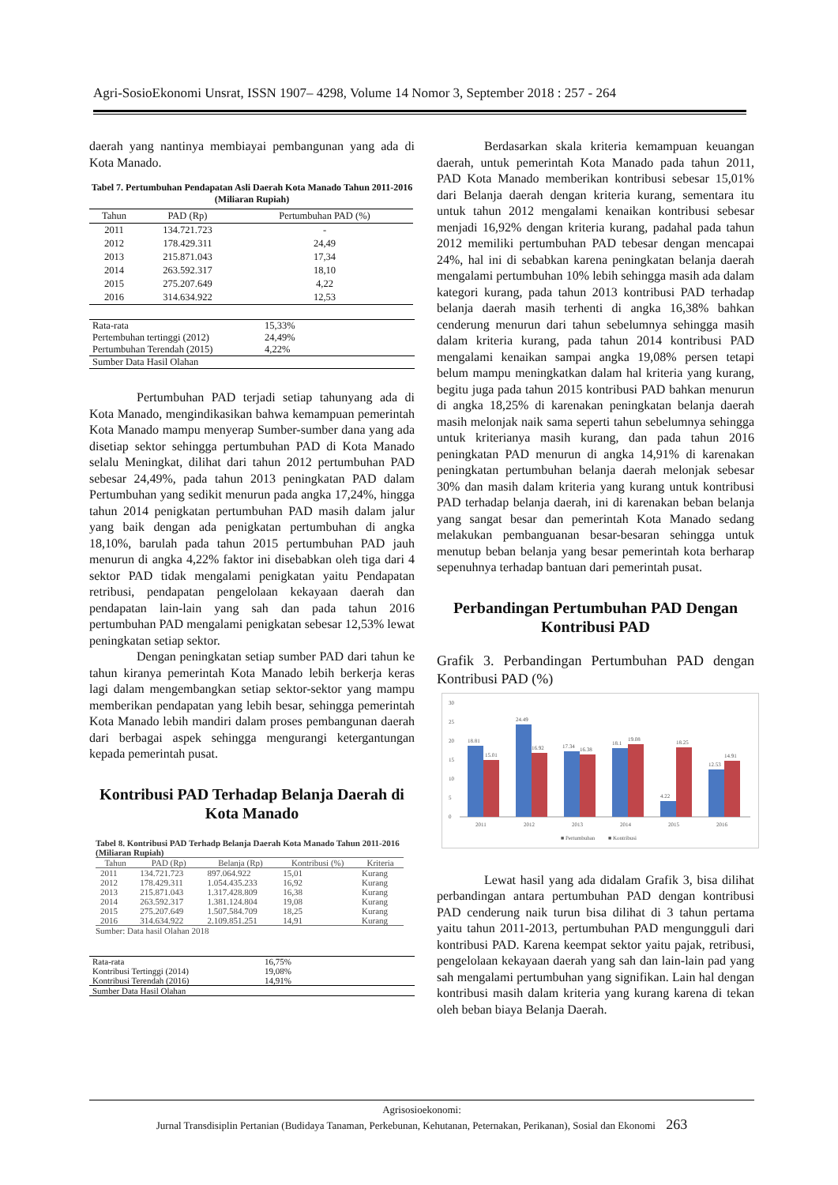Agri-SosioEkonomi Unsrat, ISSN 1907– 4298, Volume 14 Nomor 3, September 2018 : 257 - 264
daerah yang nantinya membiayai pembangunan yang ada di Kota Manado.
Tabel 7. Pertumbuhan Pendapatan Asli Daerah Kota Manado Tahun 2011-2016 (Miliaran Rupiah)
| Tahun | PAD (Rp) | Pertumbuhan PAD (%) |
| --- | --- | --- |
| 2011 | 134.721.723 | - |
| 2012 | 178.429.311 | 24,49 |
| 2013 | 215.871.043 | 17,34 |
| 2014 | 263.592.317 | 18,10 |
| 2015 | 275.207.649 | 4,22 |
| 2016 | 314.634.922 | 12,53 |
| Rata-rata | 15,33% |
| Pertembuhan tertinggi (2012) | 24,49% |
| Pertumbuhan Terendah (2015) | 4,22% |
| Sumber Data Hasil Olahan | |
Pertumbuhan PAD terjadi setiap tahunyang ada di Kota Manado, mengindikasikan bahwa kemampuan pemerintah Kota Manado mampu menyerap Sumber-sumber dana yang ada disetiap sektor sehingga pertumbuhan PAD di Kota Manado selalu Meningkat, dilihat dari tahun 2012 pertumbuhan PAD sebesar 24,49%, pada tahun 2013 peningkatan PAD dalam Pertumbuhan yang sedikit menurun pada angka 17,24%, hingga tahun 2014 penigkatan pertumbuhan PAD masih dalam jalur yang baik dengan ada penigkatan pertumbuhan di angka 18,10%, barulah pada tahun 2015 pertumbuhan PAD jauh menurun di angka 4,22% faktor ini disebabkan oleh tiga dari 4 sektor PAD tidak mengalami penigkatan yaitu Pendapatan retribusi, pendapatan pengelolaan kekayaan daerah dan pendapatan lain-lain yang sah dan pada tahun 2016 pertumbuhan PAD mengalami penigkatan sebesar 12,53% lewat peningkatan setiap sektor.
Dengan peningkatan setiap sumber PAD dari tahun ke tahun kiranya pemerintah Kota Manado lebih berkerja keras lagi dalam mengembangkan setiap sektor-sektor yang mampu memberikan pendapatan yang lebih besar, sehingga pemerintah Kota Manado lebih mandiri dalam proses pembangunan daerah dari berbagai aspek sehingga mengurangi ketergantungan kepada pemerintah pusat.
Kontribusi PAD Terhadap Belanja Daerah di Kota Manado
Tabel 8. Kontribusi PAD Terhadp Belanja Daerah Kota Manado Tahun 2011-2016 (Miliaran Rupiah)
| Tahun | PAD (Rp) | Belanja (Rp) | Kontribusi (%) | Kriteria |
| --- | --- | --- | --- | --- |
| 2011 | 134.721.723 | 897.064.922 | 15,01 | Kurang |
| 2012 | 178.429.311 | 1.054.435.233 | 16,92 | Kurang |
| 2013 | 215.871.043 | 1.317.428.809 | 16,38 | Kurang |
| 2014 | 263.592.317 | 1.381.124.804 | 19,08 | Kurang |
| 2015 | 275.207.649 | 1.507.584.709 | 18,25 | Kurang |
| 2016 | 314.634.922 | 2.109.851.251 | 14,91 | Kurang |
Sumber: Data hasil Olahan 2018
| Rata-rata | 16,75% |
| Kontribusi Tertinggi (2014) | 19,08% |
| Kontribusi Terendah (2016) | 14,91% |
| Sumber Data Hasil Olahan | |
Berdasarkan skala kriteria kemampuan keuangan daerah, untuk pemerintah Kota Manado pada tahun 2011, PAD Kota Manado memberikan kontribusi sebesar 15,01% dari Belanja daerah dengan kriteria kurang, sementara itu untuk tahun 2012 mengalami kenaikan kontribusi sebesar menjadi 16,92% dengan kriteria kurang, padahal pada tahun 2012 memiliki pertumbuhan PAD tebesar dengan mencapai 24%, hal ini di sebabkan karena peningkatan belanja daerah mengalami pertumbuhan 10% lebih sehingga masih ada dalam kategori kurang, pada tahun 2013 kontribusi PAD terhadap belanja daerah masih terhenti di angka 16,38% bahkan cenderung menurun dari tahun sebelumnya sehingga masih dalam kriteria kurang, pada tahun 2014 kontribusi PAD mengalami kenaikan sampai angka 19,08% persen tetapi belum mampu meningkatkan dalam hal kriteria yang kurang, begitu juga pada tahun 2015 kontribusi PAD bahkan menurun di angka 18,25% di karenakan peningkatan belanja daerah masih melonjak naik sama seperti tahun sebelumnya sehingga untuk kriterianya masih kurang, dan pada tahun 2016 peningkatan PAD menurun di angka 14,91% di karenakan peningkatan pertumbuhan belanja daerah melonjak sebesar 30% dan masih dalam kriteria yang kurang untuk kontribusi PAD terhadap belanja daerah, ini di karenakan beban belanja yang sangat besar dan pemerintah Kota Manado sedang melakukan pembanguanan besar-besaran sehingga untuk menutup beban belanja yang besar pemerintah kota berharap sepenuhnya terhadap bantuan dari pemerintah pusat.
Perbandingan Pertumbuhan PAD Dengan Kontribusi PAD
Grafik 3. Perbandingan Pertumbuhan PAD dengan Kontribusi PAD (%)
30
25
20
15
10
5
0
18.81
15.01
24.49
16.92
17.34
16.38
18.1
19.08
4.22
18.25
12.53
14.91
2011
2012
2013
2014
2015
2016
■ Pertumbuhan
■ Kontribusi
Lewat hasil yang ada didalam Grafik 3, bisa dilihat perbandingan antara pertumbuhan PAD dengan kontribusi PAD cenderung naik turun bisa dilihat di 3 tahun pertama yaitu tahun 2011-2013, pertumbuhan PAD mengungguli dari kontribusi PAD. Karena keempat sektor yaitu pajak, retribusi, pengelolaan kekayaan daerah yang sah dan lain-lain pad yang sah mengalami pertumbuhan yang signifikan. Lain hal dengan kontribusi masih dalam kriteria yang kurang karena di tekan oleh beban biaya Belanja Daerah.
Agrisosioekonomi:
Jurnal Transdisiplin Pertanian (Budidaya Tanaman, Perkebunan, Kehutanan, Peternakan, Perikanan), Sosial dan Ekonomi 263